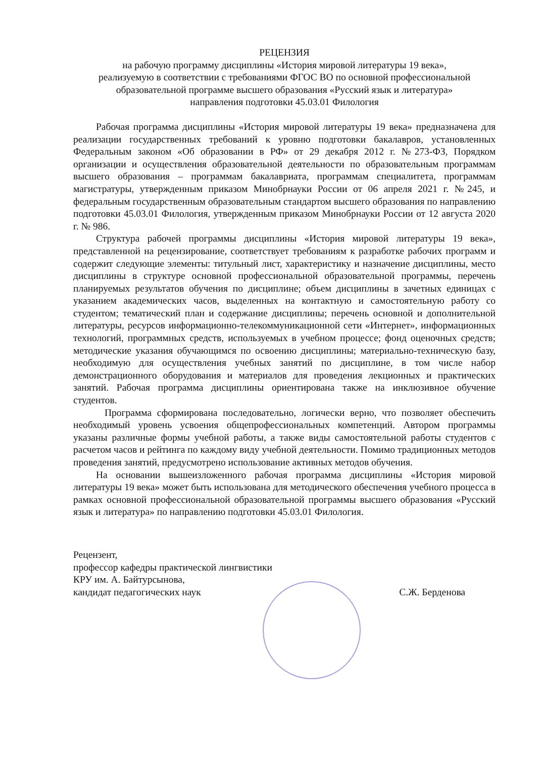РЕЦЕНЗИЯ
на рабочую программу дисциплины «История мировой литературы 19 века»,
реализуемую в соответствии с требованиями ФГОС ВО по основной профессиональной образовательной программе высшего образования «Русский язык и литература»
направления подготовки 45.03.01 Филология
Рабочая программа дисциплины «История мировой литературы 19 века» предназначена для реализации государственных требований к уровню подготовки бакалавров, установленных Федеральным законом «Об образовании в РФ» от 29 декабря 2012 г. №273-ФЗ, Порядком организации и осуществления образовательной деятельности по образовательным программам высшего образования – программам бакалавриата, программам специалитета, программам магистратуры, утвержденным приказом Минобрнауки России от 06 апреля 2021 г. №245, и федеральным государственным образовательным стандартом высшего образования по направлению подготовки 45.03.01 Филология, утвержденным приказом Минобрнауки России от 12 августа 2020 г. № 986.
Структура рабочей программы дисциплины «История мировой литературы 19 века», представленной на рецензирование, соответствует требованиям к разработке рабочих программ и содержит следующие элементы: титульный лист, характеристику и назначение дисциплины, место дисциплины в структуре основной профессиональной образовательной программы, перечень планируемых результатов обучения по дисциплине; объем дисциплины в зачетных единицах с указанием академических часов, выделенных на контактную и самостоятельную работу со студентом; тематический план и содержание дисциплины; перечень основной и дополнительной литературы, ресурсов информационно-телекоммуникационной сети «Интернет», информационных технологий, программных средств, используемых в учебном процессе; фонд оценочных средств; методические указания обучающимся по освоению дисциплины; материально-техническую базу, необходимую для осуществления учебных занятий по дисциплине, в том числе набор демонстрационного оборудования и материалов для проведения лекционных и практических занятий. Рабочая программа дисциплины ориентирована также на инклюзивное обучение студентов.
Программа сформирована последовательно, логически верно, что позволяет обеспечить необходимый уровень усвоения общепрофессиональных компетенций. Автором программы указаны различные формы учебной работы, а также виды самостоятельной работы студентов с расчетом часов и рейтинга по каждому виду учебной деятельности. Помимо традиционных методов проведения занятий, предусмотрено использование активных методов обучения.
На основании вышеизложенного рабочая программа дисциплины «История мировой литературы 19 века» может быть использована для методического обеспечения учебного процесса в рамках основной профессиональной образовательной программы высшего образования «Русский язык и литература» по направлению подготовки 45.03.01 Филология.
Рецензент,
профессор кафедры практической лингвистики
КРУ им. А. Байтурсынова,
кандидат педагогических наук
С.Ж. Берденова